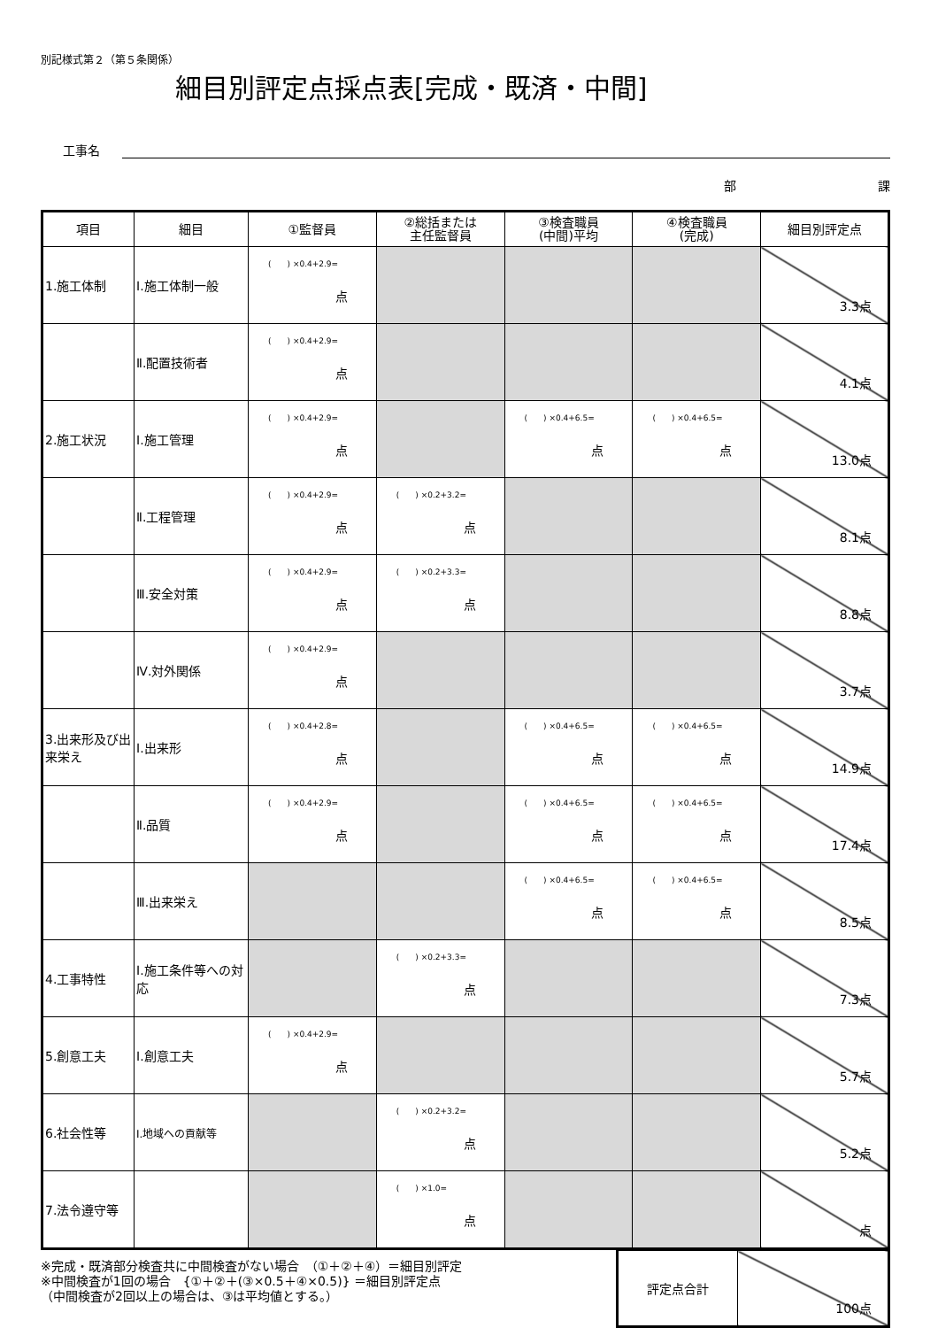別記様式第２（第５条関係）
細目別評定点採点表[完成・既済・中間]
工事名
部 課
| 項目 | 細目 | ①監督員 | ②総括または 主任監督員 | ③検査職員 (中間)平均 | ④検査職員 (完成) | 細目別評定点 |
| --- | --- | --- | --- | --- | --- | --- |
| 1.施工体制 | Ⅰ.施工体制一般 | ( ) ×0.4+2.9= 点 | | | | 3.3点 |
| | Ⅱ.配置技術者 | ( ) ×0.4+2.9= 点 | | | | 4.1点 |
| 2.施工状況 | Ⅰ.施工管理 | ( ) ×0.4+2.9= 点 | | ( ) ×0.4+6.5= 点 | ( ) ×0.4+6.5= 点 | 13.0点 |
| | Ⅱ.工程管理 | ( ) ×0.4+2.9= 点 | ( ) ×0.2+3.2= 点 | | | 8.1点 |
| | Ⅲ.安全対策 | ( ) ×0.4+2.9= 点 | ( ) ×0.2+3.3= 点 | | | 8.8点 |
| | Ⅳ.対外関係 | ( ) ×0.4+2.9= 点 | | | | 3.7点 |
| 3.出来形及び出来栄え | Ⅰ.出来形 | ( ) ×0.4+2.8= 点 | | ( ) ×0.4+6.5= 点 | ( ) ×0.4+6.5= 点 | 14.9点 |
| | Ⅱ.品質 | ( ) ×0.4+2.9= 点 | | ( ) ×0.4+6.5= 点 | ( ) ×0.4+6.5= 点 | 17.4点 |
| | Ⅲ.出来栄え | | | ( ) ×0.4+6.5= 点 | ( ) ×0.4+6.5= 点 | 8.5点 |
| 4.工事特性 | Ⅰ.施工条件等への対応 | | ( ) ×0.2+3.3= 点 | | | 7.3点 |
| 5.創意工夫 | Ⅰ.創意工夫 | ( ) ×0.4+2.9= 点 | | | | 5.7点 |
| 6.社会性等 | Ⅰ.地域への貢献等 | | ( ) ×0.2+3.2= 点 | | | 5.2点 |
| 7.法令遵守等 | | | ( ) ×1.0= 点 | | | 点 |
※完成・既済部分検査共に中間検査がない場合　（①＋②＋④）＝細目別評定
※中間検査が1回の場合　{①＋②＋(③×0.5＋④×0.5)} ＝細目別評定点
（中間検査が2回以上の場合は、③は平均値とする。）
| 評定点合計 | 100点 |